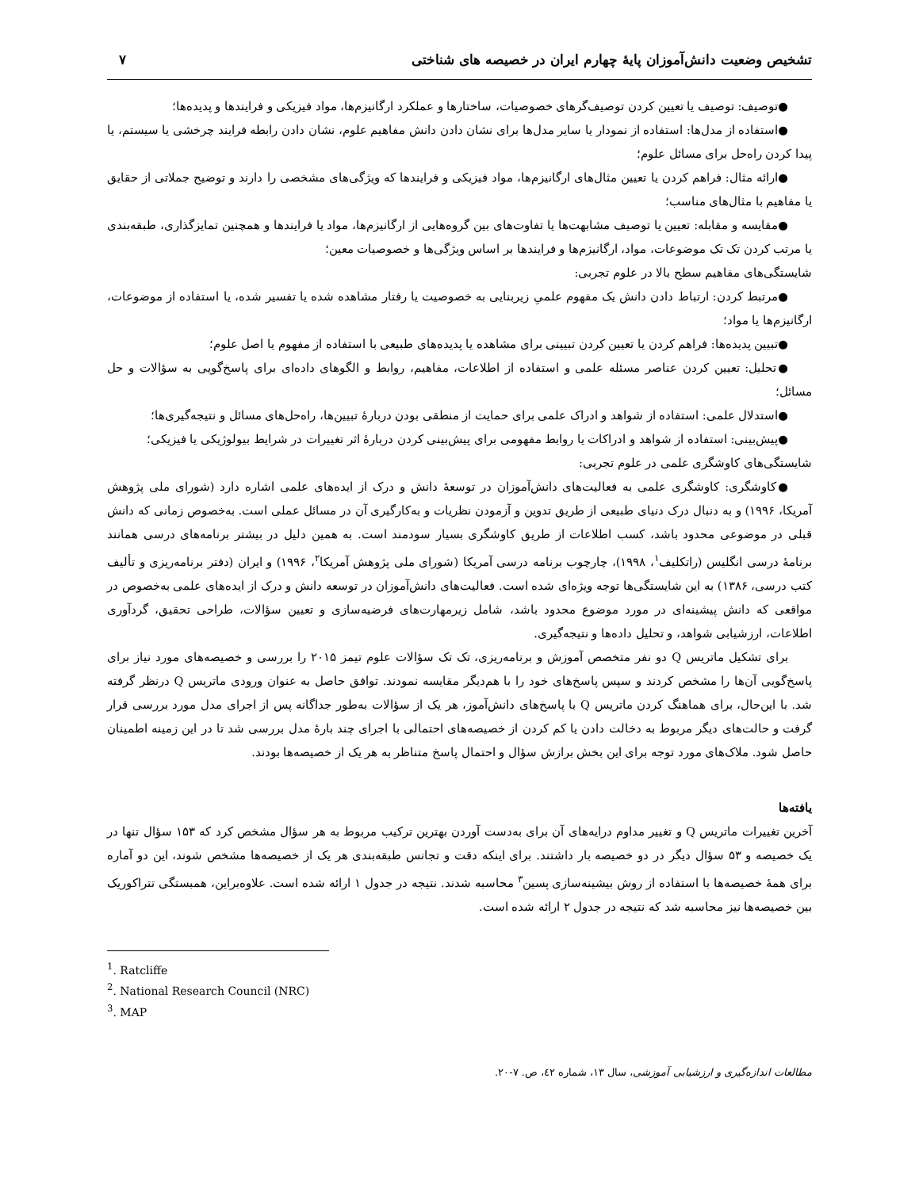تشخیص وضعیت دانش‌آموزان پایهٔ چهارم ایران در خصیصه های شناختی ۷
●توصیف: توصیف یا تعیین کردن توصیف‌گرهای خصوصیات، ساختارها و عملکرد ارگانیزم‌ها، مواد فیزیکی و فرایندها و پدیده‌ها؛
●استفاده از مدل‌ها: استفاده از نمودار یا سایر مدل‌ها برای نشان دادن دانش مفاهیم علوم، نشان دادن رابطه فرایند چرخشی یا سیستم، یا پیدا کردن راه‌حل برای مسائل علوم؛
●ارائه مثال: فراهم کردن یا تعیین مثال‌های ارگانیزم‌ها، مواد فیزیکی و فرایندها که ویژگی‌های مشخصی را دارند و توضیح جملاتی از حقایق یا مفاهیم با مثال‌های مناسب؛
●مقایسه و مقابله: تعیین یا توصیف مشابهت‌ها یا تفاوت‌های بین گروه‌هایی از ارگانیزم‌ها، مواد یا فرایندها و همچنین تمایزگذاری، طبقه‌بندی یا مرتب کردن تک تک موضوعات، مواد، ارگانیزم‌ها و فرایندها بر اساس ویژگی‌ها و خصوصیات معین؛
شایستگی‌های مفاهیم سطح بالا در علوم تجربی:
●مرتبط کردن: ارتباط دادن دانش یک مفهوم علمیِ زیربنایی به خصوصیت یا رفتار مشاهده شده یا تفسیر شده، یا استفاده از موضوعات، ارگانیزم‌ها یا مواد؛
●تبیین پدیده‌ها: فراهم کردن یا تعیین کردن تبیینی برای مشاهده یا پدیده‌های طبیعی با استفاده از مفهوم یا اصل علوم؛
●تحلیل: تعیین کردن عناصر مسئله علمی و استفاده از اطلاعات، مفاهیم، روابط و الگوهای داده‌ای برای پاسخ‌گویی به سؤالات و حل مسائل؛
●استدلال علمی: استفاده از شواهد و ادراک علمی برای حمایت از منطقی بودن دربارهٔ تبیین‌ها، راه‌حل‌های مسائل و نتیجه‌گیری‌ها؛
●پیش‌بینی: استفاده از شواهد و ادراکات یا روابط مفهومی برای پیش‌بینی کردن دربارهٔ اثر تغییرات در شرایط بیولوژیکی یا فیزیکی؛
شایستگی‌های کاوشگری علمی در علوم تجربی:
●کاوشگری: کاوشگری علمی به فعالیت‌های دانش‌آموزان در توسعهٔ دانش و درک از ایده‌های علمی اشاره دارد (شورای ملی پژوهش آمریکا، ۱۹۹۶) و به دنبال درک دنیای طبیعی از طریق تدوین و آزمودن نظریات و به‌کارگیری آن در مسائل عملی است. به‌خصوص زمانی که دانش قبلی در موضوعی محدود باشد، کسب اطلاعات از طریق کاوشگری بسیار سودمند است. به همین دلیل در بیشتر برنامه‌های درسی همانند برنامهٔ درسی انگلیس (راتکلیف<sup>۱</sup>، ۱۹۹۸)، چارچوب برنامه درسی آمریکا (شورای ملی پژوهش آمریکا<sup>۲</sup>، ۱۹۹۶) و ایران (دفتر برنامه‌ریزی و تألیف کتب درسی، ۱۳۸۶) به این شایستگی‌ها توجه ویژه‌ای شده است. فعالیت‌های دانش‌آموزان در توسعه دانش و درک از ایده‌های علمی به‌خصوص در مواقعی که دانش پیشینه‌ای در مورد موضوع محدود باشد، شامل زیرمهارت‌های فرضیه‌سازی و تعیین سؤالات، طراحی تحقیق، گردآوری اطلاعات، ارزشیابی شواهد، و تحلیل داده‌ها و نتیجه‌گیری.
برای تشکیل ماتریس Q دو نفر متخصص آموزش و برنامه‌ریزی، تک تک سؤالات علوم تیمز ۲۰۱۵ را بررسی و خصیصه‌های مورد نیاز برای پاسخ‌گویی آن‌ها را مشخص کردند و سپس پاسخ‌های خود را با هم‌دیگر مقایسه نمودند. توافق حاصل به عنوان ورودی ماتریس Q درنظر گرفته شد. با این‌حال، برای هماهنگ کردن ماتریس Q با پاسخ‌های دانش‌آموز، هر یک از سؤالات به‌طور جداگانه پس از اجرای مدل مورد بررسی قرار گرفت و حالت‌های دیگر مربوط به دخالت دادن یا کم کردن از خصیصه‌های احتمالی با اجرای چند بارهٔ مدل بررسی شد تا در این زمینه اطمینان حاصل شود. ملاک‌های مورد توجه برای این بخش برازش سؤال و احتمال پاسخ متناظر به هر یک از خصیصه‌ها بودند.
یافته‌ها
آخرین تغییرات ماتریس Q و تغییر مداوم درایه‌های آن برای به‌دست آوردن بهترین ترکیب مربوط به هر سؤال مشخص کرد که ۱۵۳ سؤال تنها در یک خصیصه و ۵۳ سؤال دیگر در دو خصیصه بار داشتند. برای اینکه دقت و تجانس طبقه‌بندی هر یک از خصیصه‌ها مشخص شوند، این دو آماره برای همهٔ خصیصه‌ها با استفاده از روش بیشینه‌سازی پسین<sup>۳</sup> محاسبه شدند. نتیجه در جدول ۱ ارائه شده است. علاوه‌براین، همبستگی تتراکوریک بین خصیصه‌ها نیز محاسبه شد که نتیجه در جدول ۲ ارائه شده است.
<sup>1</sup>. Ratcliffe
<sup>2</sup>. National Research Council (NRC)
<sup>3</sup>. MAP
مطالعات اندازه‌گیری و ارزشیابی آموزشی، سال ۱۳، شماره ٤۲، ص. ۷-۲۰.